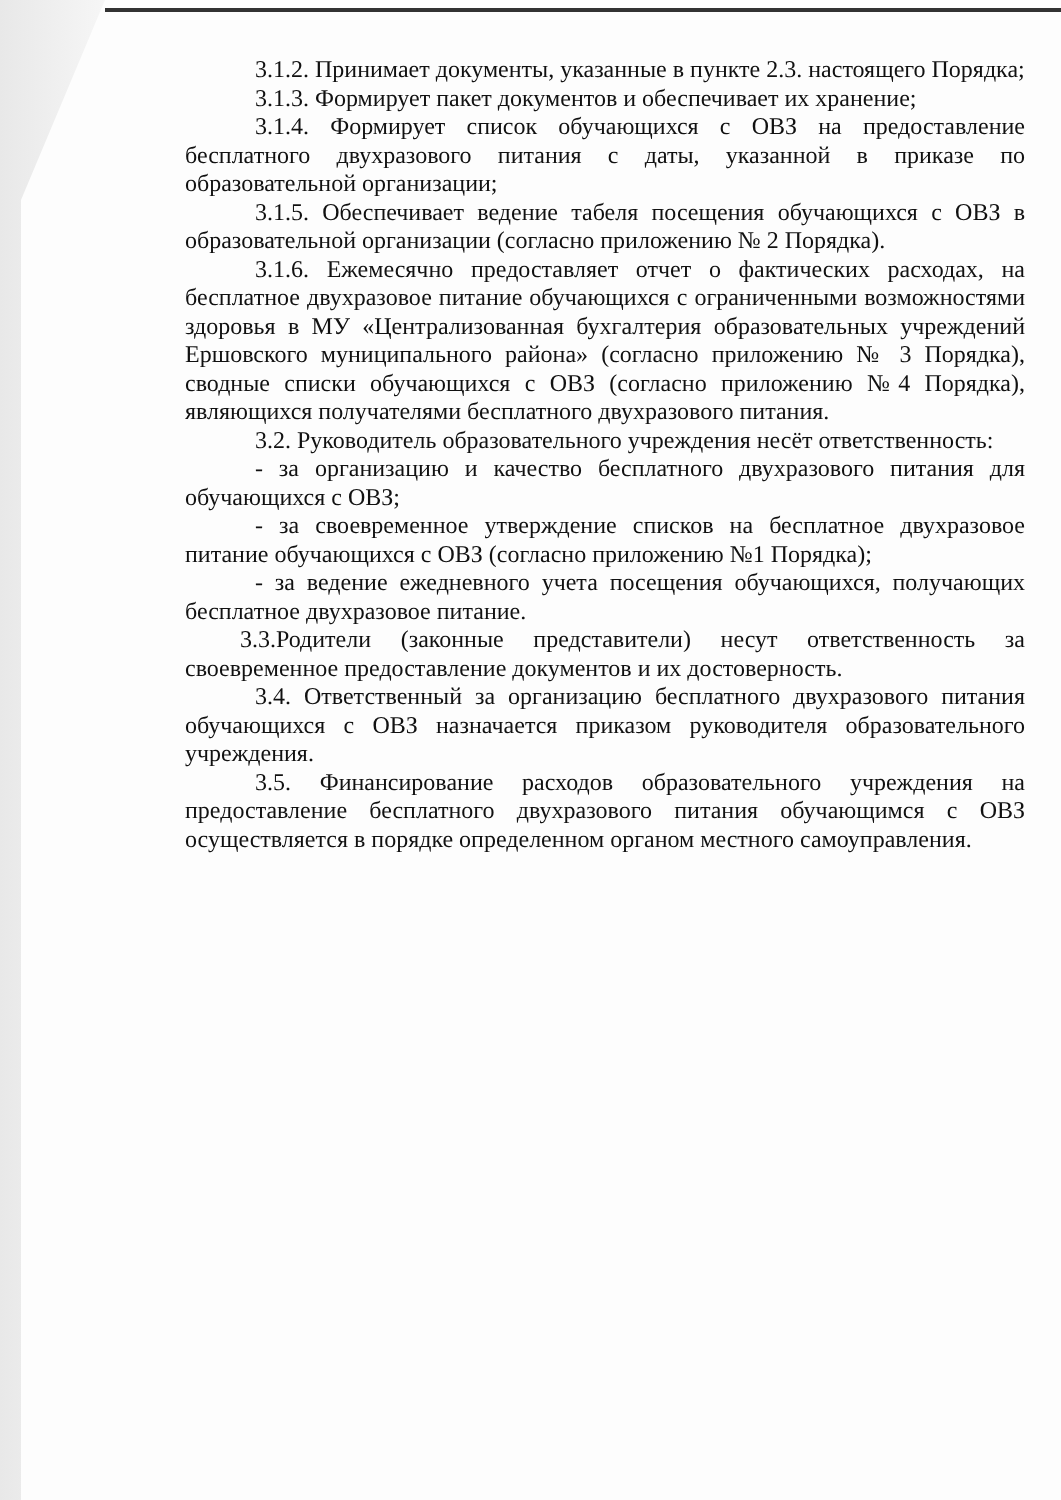3.1.2. Принимает документы, указанные в пункте 2.3. настоящего Порядка;
3.1.3. Формирует пакет документов и обеспечивает их хранение;
3.1.4. Формирует список обучающихся с ОВЗ на предоставление бесплатного двухразового питания с даты, указанной в приказе по образовательной организации;
3.1.5. Обеспечивает ведение табеля посещения обучающихся с ОВЗ в образовательной организации (согласно приложению № 2 Порядка).
3.1.6. Ежемесячно предоставляет отчет о фактических расходах, на бесплатное двухразовое питание обучающихся с ограниченными возможностями здоровья в МУ «Централизованная бухгалтерия образовательных учреждений Ершовского муниципального района» (согласно приложению № 3 Порядка), сводные списки обучающихся с ОВЗ (согласно приложению №4 Порядка), являющихся получателями бесплатного двухразового питания.
3.2. Руководитель образовательного учреждения несёт ответственность:
- за организацию и качество бесплатного двухразового питания для обучающихся с ОВЗ;
- за своевременное утверждение списков на бесплатное двухразовое питание обучающихся с ОВЗ (согласно приложению №1 Порядка);
- за ведение ежедневного учета посещения обучающихся, получающих бесплатное двухразовое питание.
3.3.Родители (законные представители) несут ответственность за своевременное предоставление документов и их достоверность.
3.4. Ответственный за организацию бесплатного двухразового питания обучающихся с ОВЗ назначается приказом руководителя образовательного учреждения.
3.5. Финансирование расходов образовательного учреждения на предоставление бесплатного двухразового питания обучающимся с ОВЗ осуществляется в порядке определенном органом местного самоуправления.